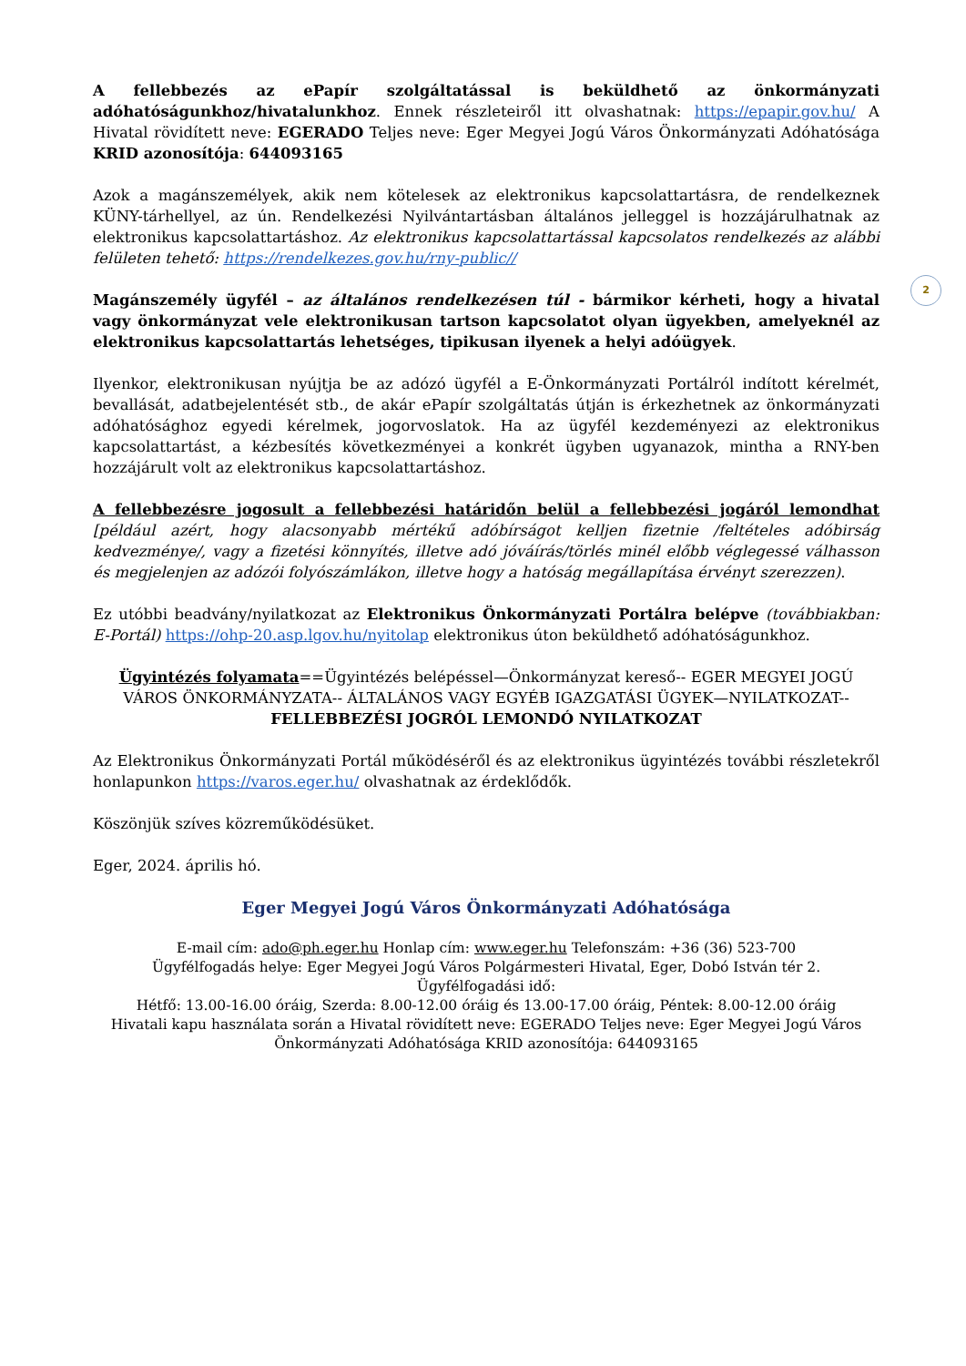2
A fellebbezés az ePapír szolgáltatással is beküldhető az önkormányzati adóhatóságunkhoz/hivatalunkhoz. Ennek részleteiről itt olvashatnak: https://epapir.gov.hu/ A Hivatal rövidített neve: EGERADO Teljes neve: Eger Megyei Jogú Város Önkormányzati Adóhatósága KRID azonosítója: 644093165
Azok a magánszemélyek, akik nem kötelesek az elektronikus kapcsolattartásra, de rendelkeznek KÜNY-tárhellyel, az ún. Rendelkezési Nyilvántartásban általános jelleggel is hozzájárulhatnak az elektronikus kapcsolattartáshoz. Az elektronikus kapcsolattartással kapcsolatos rendelkezés az alábbi felületen tehető: https://rendelkezes.gov.hu/rny-public//
Magánszemély ügyfél – az általános rendelkezésen túl - bármikor kérheti, hogy a hivatal vagy önkormányzat vele elektronikusan tartson kapcsolatot olyan ügyekben, amelyeknél az elektronikus kapcsolattartás lehetséges, tipikusan ilyenek a helyi adóügyek.
Ilyenkor, elektronikusan nyújtja be az adózó ügyfél a E-Önkormányzati Portálról indított kérelmét, bevallását, adatbejelentését stb., de akár ePapír szolgáltatás útján is érkezhetnek az önkormányzati adóhatósághoz egyedi kérelmek, jogorvoslatok. Ha az ügyfél kezdeményezi az elektronikus kapcsolattartást, a kézbesítés következményei a konkrét ügyben ugyanazok, mintha a RNY-ben hozzájárult volt az elektronikus kapcsolattartáshoz.
A fellebbezésre jogosult a fellebbezési határidőn belül a fellebbezési jogáról lemondhat [például azért, hogy alacsonyabb mértékű adóbírságot kelljen fizetnie /feltételes adóbirság kedvezménye/, vagy a fizetési könnyítés, illetve adó jóváírás/törlés minél előbb véglegessé válhasson és megjelenjen az adózói folyószámlákon, illetve hogy a hatóság megállapítása érvényt szerezzen).
Ez utóbbi beadvány/nyilatkozat az Elektronikus Önkormányzati Portálra belépve (továbbiakban: E-Portál) https://ohp-20.asp.lgov.hu/nyitolap elektronikus úton beküldhető adóhatóságunkhoz.
Ügyintézés folyamata==Ügyintézés belépéssel—Önkormányzat kereső-- EGER MEGYEI JOGÚ VÁROS ÖNKORMÁNYZATA-- ÁLTALÁNOS VAGY EGYÉB IGAZGATÁSI ÜGYEK—NYILATKOZAT--
FELLEBBEZÉSI JOGRÓL LEMONDÓ NYILATKOZAT
Az Elektronikus Önkormányzati Portál működéséről és az elektronikus ügyintézés további részletekről honlapunkon https://varos.eger.hu/ olvashatnak az érdeklődők.
Köszönjük szíves közreműködésüket.
Eger, 2024. április hó.
Eger Megyei Jogú Város Önkormányzati Adóhatósága
E-mail cím: ado@ph.eger.hu Honlap cím: www.eger.hu Telefonszám: +36 (36) 523-700
Ügyfélfogadás helye: Eger Megyei Jogú Város Polgármesteri Hivatal, Eger, Dobó István tér 2.
Ügyfélfogadási idő:
Hétfő: 13.00-16.00 óráig, Szerda: 8.00-12.00 óráig és 13.00-17.00 óráig, Péntek: 8.00-12.00 óráig
Hivatali kapu használata során a Hivatal rövidített neve: EGERADO Teljes neve: Eger Megyei Jogú Város Önkormányzati Adóhatósága KRID azonosítója: 644093165